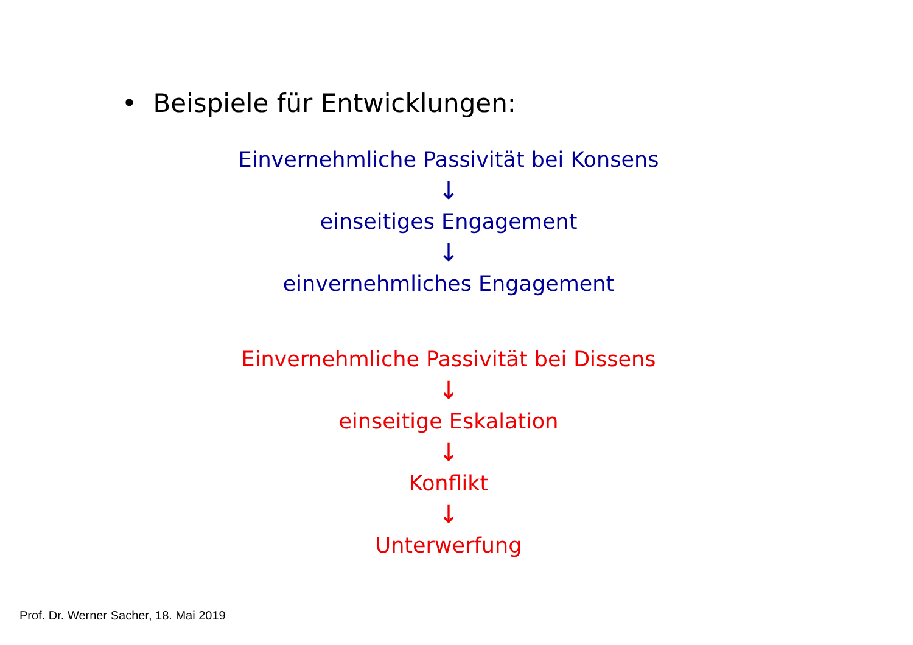• Beispiele für Entwicklungen:
Einvernehmliche Passivität bei Konsens
↓
einseitiges Engagement
↓
einvernehmliches Engagement
Einvernehmliche Passivität bei Dissens
↓
einseitige Eskalation
↓
Konflikt
↓
Unterwerfung
Prof. Dr. Werner Sacher, 18. Mai 2019